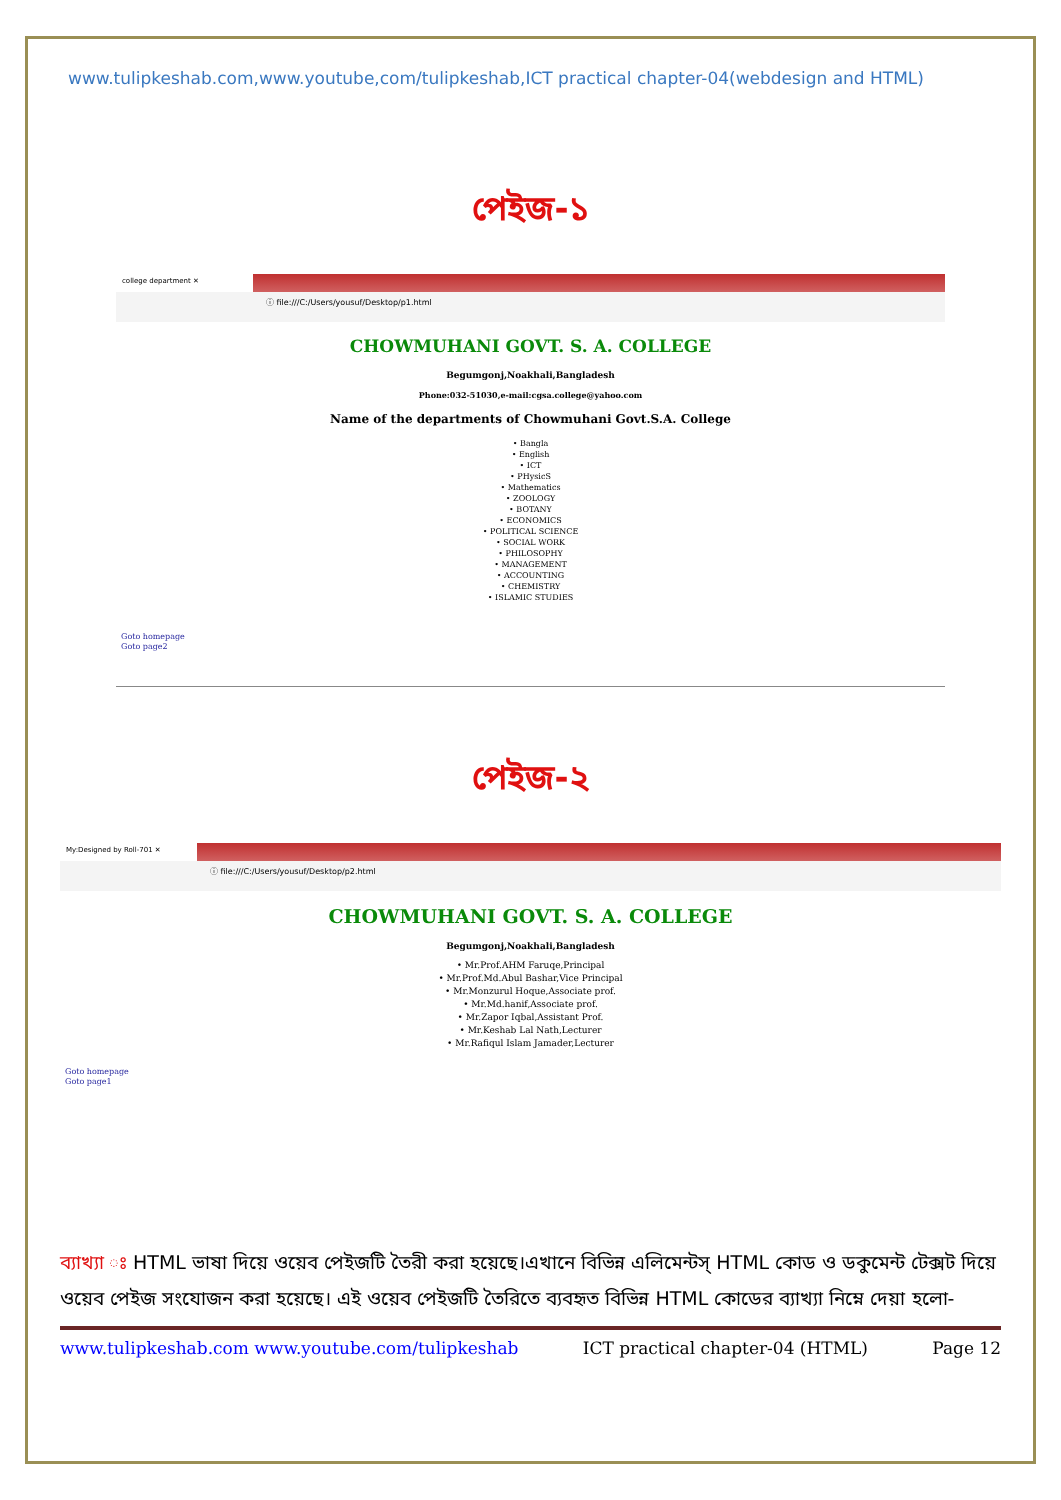www.tulipkeshab.com,www.youtube,com/tulipkeshab,ICT practical chapter-04(webdesign and HTML)
পেইজ-১
college department ✕
ⓘ file:///C:/Users/yousuf/Desktop/p1.html
CHOWMUHANI GOVT. S. A. COLLEGE
Begumgonj,Noakhali,Bangladesh
Phone:032-51030,e-mail:cgsa.college@yahoo.com
Name of the departments of Chowmuhani Govt.S.A. College
• Bangla
• English
• ICT
• PHysicS
• Mathematics
• ZOOLOGY
• BOTANY
• ECONOMICS
• POLITICAL SCIENCE
• SOCIAL WORK
• PHILOSOPHY
• MANAGEMENT
• ACCOUNTING
• CHEMISTRY
• ISLAMIC STUDIES
Goto homepage
Goto page2
পেইজ-২
My:Designed by Roll-701 ✕
ⓘ file:///C:/Users/yousuf/Desktop/p2.html
CHOWMUHANI GOVT. S. A. COLLEGE
Begumgonj,Noakhali,Bangladesh
• Mr.Prof.AHM Faruqe,Principal
• Mr.Prof.Md.Abul Bashar,Vice Principal
• Mr.Monzurul Hoque,Associate prof.
• Mr.Md.hanif,Associate prof.
• Mr.Zapor Iqbal,Assistant Prof.
• Mr.Keshab Lal Nath,Lecturer
• Mr.Rafiqul Islam Jamader,Lecturer
Goto homepage
Goto page1
ব্যাখ্যা ঃ HTML ভাষা দিয়ে ওয়েব পেইজটি তৈরী করা হয়েছে।এখানে বিভিন্ন এলিমেন্টস্ HTML কোড ও ডকুমেন্ট টেক্সট দিয়ে ওয়েব পেইজ সংযোজন করা হয়েছে। এই ওয়েব পেইজটি তৈরিতে ব্যবহৃত বিভিন্ন HTML কোডের ব্যাখ্যা নিম্নে দেয়া হলো-
www.tulipkeshab.com www.youtube.com/tulipkeshab ICT practical chapter-04 (HTML) Page 12